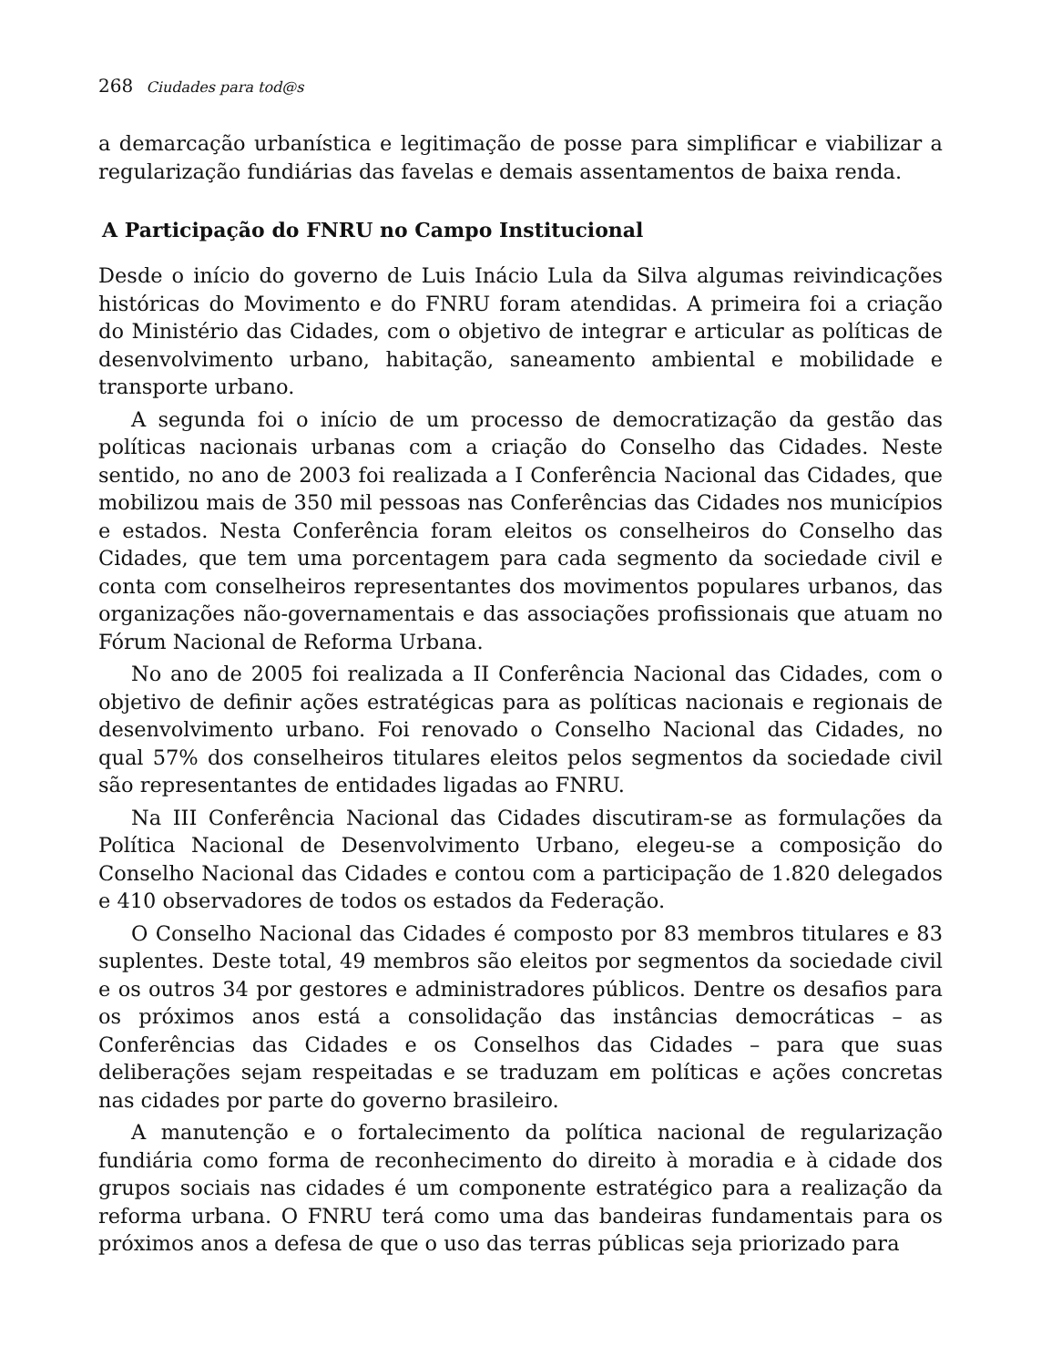268 Ciudades para tod@s
a demarcação urbanística e legitimação de posse para simplificar e viabilizar a regularização fundiárias das favelas e demais assentamentos de baixa renda.
A Participação do FNRU no Campo Institucional
Desde o início do governo de Luis Inácio Lula da Silva algumas reivindicações históricas do Movimento e do FNRU foram atendidas. A primeira foi a criação do Ministério das Cidades, com o objetivo de integrar e articular as políticas de desenvolvimento urbano, habitação, saneamento ambiental e mobilidade e transporte urbano.
A segunda foi o início de um processo de democratização da gestão das políticas nacionais urbanas com a criação do Conselho das Cidades. Neste sentido, no ano de 2003 foi realizada a I Conferência Nacional das Cidades, que mobilizou mais de 350 mil pessoas nas Conferências das Cidades nos municípios e estados. Nesta Conferência foram eleitos os conselheiros do Conselho das Cidades, que tem uma porcentagem para cada segmento da sociedade civil e conta com conselheiros representantes dos movimentos populares urbanos, das organizações não-governamentais e das associações profissionais que atuam no Fórum Nacional de Reforma Urbana.
No ano de 2005 foi realizada a II Conferência Nacional das Cidades, com o objetivo de definir ações estratégicas para as políticas nacionais e regionais de desenvolvimento urbano. Foi renovado o Conselho Nacional das Cidades, no qual 57% dos conselheiros titulares eleitos pelos segmentos da sociedade civil são representantes de entidades ligadas ao FNRU.
Na III Conferência Nacional das Cidades discutiram-se as formulações da Política Nacional de Desenvolvimento Urbano, elegeu-se a composição do Conselho Nacional das Cidades e contou com a participação de 1.820 delegados e 410 observadores de todos os estados da Federação.
O Conselho Nacional das Cidades é composto por 83 membros titulares e 83 suplentes. Deste total, 49 membros são eleitos por segmentos da sociedade civil e os outros 34 por gestores e administradores públicos. Dentre os desafios para os próximos anos está a consolidação das instâncias democráticas – as Conferências das Cidades e os Conselhos das Cidades – para que suas deliberações sejam respeitadas e se traduzam em políticas e ações concretas nas cidades por parte do governo brasileiro.
A manutenção e o fortalecimento da política nacional de regularização fundiária como forma de reconhecimento do direito à moradia e à cidade dos grupos sociais nas cidades é um componente estratégico para a realização da reforma urbana. O FNRU terá como uma das bandeiras fundamentais para os próximos anos a defesa de que o uso das terras públicas seja priorizado para